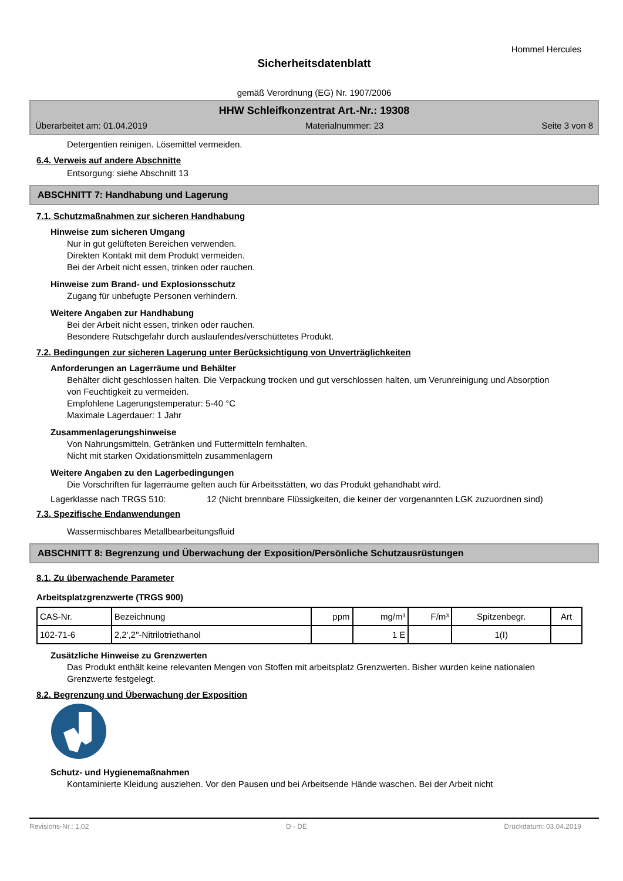Hommel Hercules
Sicherheitsdatenblatt
gemäß Verordnung (EG) Nr. 1907/2006
HHW Schleifkonzentrat Art.-Nr.: 19308
Überarbeitet am: 01.04.2019 Materialnummer: 23 Seite 3 von 8
Detergentien reinigen. Lösemittel vermeiden.
6.4. Verweis auf andere Abschnitte
Entsorgung: siehe Abschnitt 13
ABSCHNITT 7: Handhabung und Lagerung
7.1. Schutzmaßnahmen zur sicheren Handhabung
Hinweise zum sicheren Umgang
Nur in gut gelüfteten Bereichen verwenden.
Direkten Kontakt mit dem Produkt vermeiden.
Bei der Arbeit nicht essen, trinken oder rauchen.
Hinweise zum Brand- und Explosionsschutz
Zugang für unbefugte Personen verhindern.
Weitere Angaben zur Handhabung
Bei der Arbeit nicht essen, trinken oder rauchen.
Besondere Rutschgefahr durch auslaufendes/verschüttetes Produkt.
7.2. Bedingungen zur sicheren Lagerung unter Berücksichtigung von Unverträglichkeiten
Anforderungen an Lagerräume und Behälter
Behälter dicht geschlossen halten. Die Verpackung trocken und gut verschlossen halten, um Verunreinigung und Absorption von Feuchtigkeit zu vermeiden.
Empfohlene Lagerungstemperatur: 5-40 °C
Maximale Lagerdauer: 1 Jahr
Zusammenlagerungshinweise
Von Nahrungsmitteln, Getränken und Futtermitteln fernhalten.
Nicht mit starken Oxidationsmitteln zusammenlagern
Weitere Angaben zu den Lagerbedingungen
Die Vorschriften für lagerräume gelten auch für Arbeitsstätten, wo das Produkt gehandhabt wird.
Lagerklasse nach TRGS 510: 12 (Nicht brennbare Flüssigkeiten, die keiner der vorgenannten LGK zuzuordnen sind)
7.3. Spezifische Endanwendungen
Wassermischbares Metallbearbeitungsfluid
ABSCHNITT 8: Begrenzung und Überwachung der Exposition/Persönliche Schutzausrüstungen
8.1. Zu überwachende Parameter
Arbeitsplatzgrenzwerte (TRGS 900)
| CAS-Nr. | Bezeichnung | ppm | mg/m³ | F/m³ | Spitzenbegr. | Art |
| 102-71-6 | 2,2',2''-Nitrilotriethanol | | 1 E | | 1(I) | |
Zusätzliche Hinweise zu Grenzwerten
Das Produkt enthält keine relevanten Mengen von Stoffen mit arbeitsplatz Grenzwerten. Bisher wurden keine nationalen Grenzwerte festgelegt.
8.2. Begrenzung und Überwachung der Exposition
Schutz- und Hygienemaßnahmen
Kontaminierte Kleidung ausziehen. Vor den Pausen und bei Arbeitsende Hände waschen. Bei der Arbeit nicht
Revisions-Nr.: 1,02 D - DE Druckdatum: 03.04.2019